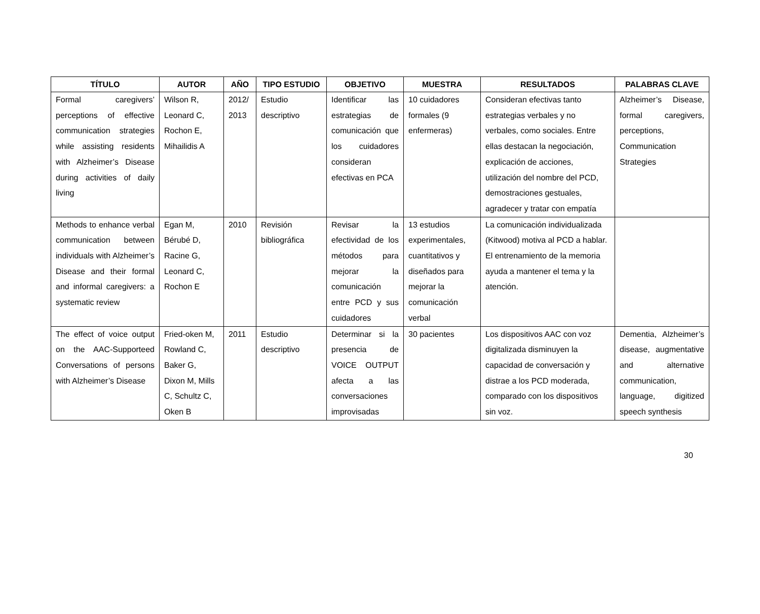| TÍTULO | AUTOR | AÑO | TIPO ESTUDIO | OBJETIVO | MUESTRA | RESULTADOS | PALABRAS CLAVE |
| --- | --- | --- | --- | --- | --- | --- | --- |
| Formal caregivers’ perceptions of effective communication strategies while assisting residents with Alzheimer’s Disease during activities of daily living | Wilson R, Leonard C, Rochon E, Mihailidis A | 2012/ 2013 | Estudio descriptivo | Identificar las estrategias de comunicación que los cuidadores consideran efectivas en PCA | 10 cuidadores formales (9 enfermeras) | Consideran efectivas tanto estrategias verbales y no verbales, como sociales. Entre ellas destacan la negociación, explicación de acciones, utilización del nombre del PCD, demostraciones gestuales, agradecer y tratar con empatía | Alzheimer’s Disease, formal caregivers, perceptions, Communication Strategies |
| Methods to enhance verbal communication between individuals with Alzheimer’s Disease and their formal and informal caregivers: a systematic review | Egan M, Bérubé D, Racine G, Leonard C, Rochon E | 2010 | Revisión bibliográfica | Revisar la efectividad de los métodos para mejorar la comunicación entre PCD y sus cuidadores | 13 estudios experimentales, cuantitativos y diseñados para mejorar la comunicación verbal | La comunicación individualizada (Kitwood) motiva al PCD a hablar. El entrenamiento de la memoria ayuda a mantener el tema y la atención. | |
| The effect of voice output on the AAC-Supporteed Conversations of persons with Alzheimer’s Disease | Fried-oken M, Rowland C, Baker G, Dixon M, Mills C, Schultz C, Oken B | 2011 | Estudio descriptivo | Determinar si la presencia de VOICE OUTPUT afecta a las conversaciones improvisadas | 30 pacientes | Los dispositivos AAC con voz digitalizada disminuyen la capacidad de conversación y distrae a los PCD moderada, comparado con los dispositivos sin voz. | Dementia, Alzheimer’s disease, augmentative and alternative communication, language, digitized speech synthesis |
30